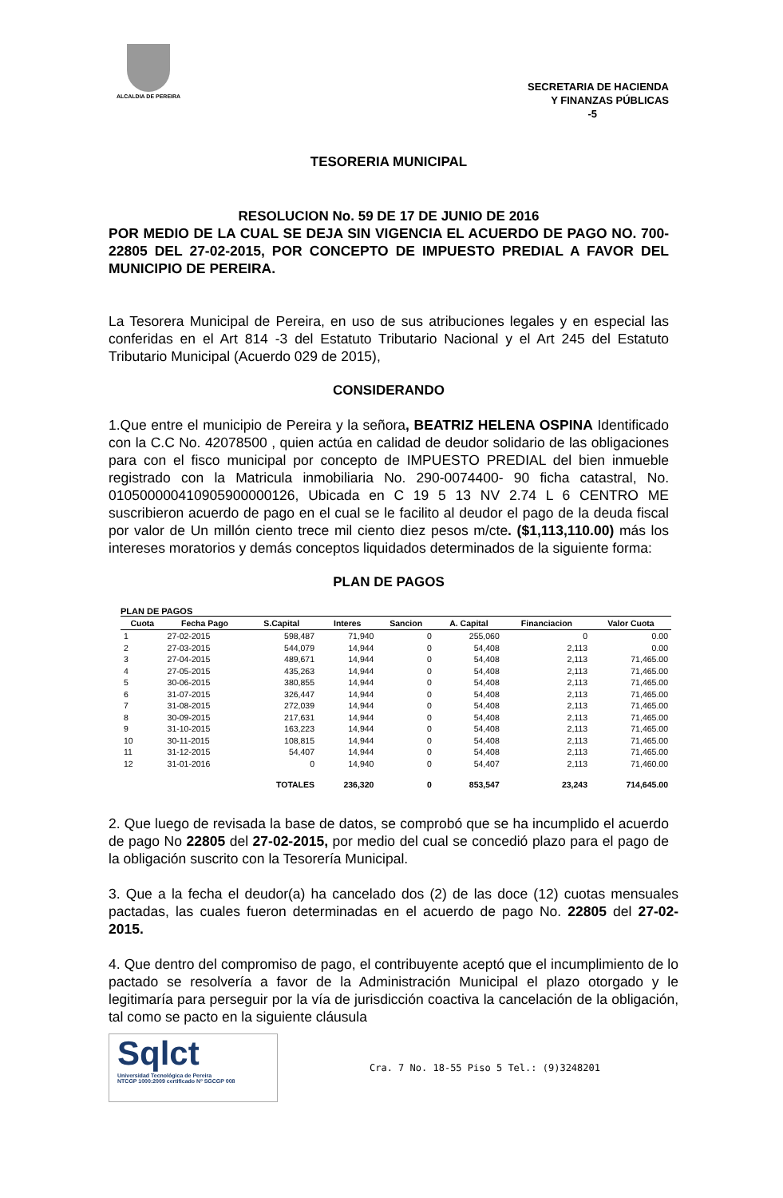ALCALDIA DE PEREIRA
SECRETARIA DE HACIENDA
Y FINANZAS PÚBLICAS
-5
TESORERIA MUNICIPAL
RESOLUCION No. 59 DE 17 DE JUNIO DE 2016
POR MEDIO DE LA CUAL SE DEJA SIN VIGENCIA EL ACUERDO DE PAGO NO. 700- 22805 DEL 27-02-2015, POR CONCEPTO DE IMPUESTO PREDIAL A FAVOR DEL MUNICIPIO DE PEREIRA.
La Tesorera Municipal de Pereira, en uso de sus atribuciones legales y en especial las conferidas en el Art 814 -3 del Estatuto Tributario Nacional y el Art 245 del Estatuto Tributario Municipal (Acuerdo 029 de 2015),
CONSIDERANDO
1.Que entre el municipio de Pereira y la señora, BEATRIZ HELENA OSPINA Identificado con la C.C No. 42078500 , quien actúa en calidad de deudor solidario de las obligaciones para con el fisco municipal por concepto de IMPUESTO PREDIAL del bien inmueble registrado con la Matricula inmobiliaria No. 290-0074400- 90 ficha catastral, No. 010500000410905900000126, Ubicada en C 19 5 13 NV 2.74 L 6 CENTRO ME suscribieron acuerdo de pago en el cual se le facilito al deudor el pago de la deuda fiscal por valor de Un millón ciento trece mil ciento diez pesos m/cte. ($1,113,110.00) más los intereses moratorios y demás conceptos liquidados determinados de la siguiente forma:
PLAN DE PAGOS
PLAN DE PAGOS
| Cuota | Fecha Pago | S.Capital | Interes | Sancion | A. Capital | Financiacion | Valor Cuota |
| --- | --- | --- | --- | --- | --- | --- | --- |
| 1 | 27-02-2015 | 598,487 | 71,940 | 0 | 255,060 | 0 | 0.00 |
| 2 | 27-03-2015 | 544,079 | 14,944 | 0 | 54,408 | 2,113 | 0.00 |
| 3 | 27-04-2015 | 489,671 | 14,944 | 0 | 54,408 | 2,113 | 71,465.00 |
| 4 | 27-05-2015 | 435,263 | 14,944 | 0 | 54,408 | 2,113 | 71,465.00 |
| 5 | 30-06-2015 | 380,855 | 14,944 | 0 | 54,408 | 2,113 | 71,465.00 |
| 6 | 31-07-2015 | 326,447 | 14,944 | 0 | 54,408 | 2,113 | 71,465.00 |
| 7 | 31-08-2015 | 272,039 | 14,944 | 0 | 54,408 | 2,113 | 71,465.00 |
| 8 | 30-09-2015 | 217,631 | 14,944 | 0 | 54,408 | 2,113 | 71,465.00 |
| 9 | 31-10-2015 | 163,223 | 14,944 | 0 | 54,408 | 2,113 | 71,465.00 |
| 10 | 30-11-2015 | 108,815 | 14,944 | 0 | 54,408 | 2,113 | 71,465.00 |
| 11 | 31-12-2015 | 54,407 | 14,944 | 0 | 54,408 | 2,113 | 71,465.00 |
| 12 | 31-01-2016 | 0 | 14,940 | 0 | 54,407 | 2,113 | 71,460.00 |
| | | TOTALES | 236,320 | 0 | 853,547 | 23,243 | 714,645.00 |
2. Que luego de revisada la base de datos, se comprobó que se ha incumplido el acuerdo de pago No 22805 del 27-02-2015, por medio del cual se concedió plazo para el pago de la obligación suscrito con la Tesorería Municipal.
3. Que a la fecha el deudor(a) ha cancelado dos (2) de las doce (12) cuotas mensuales pactadas, las cuales fueron determinadas en el acuerdo de pago No. 22805 del 27-02-2015.
4. Que dentro del compromiso de pago, el contribuyente aceptó que el incumplimiento de lo pactado se resolvería a favor de la Administración Municipal el plazo otorgado y le legitimaría para perseguir por la vía de jurisdicción coactiva la cancelación de la obligación, tal como se pacto en la siguiente cláusula
Sqlct
Universidad Tecnológica de Pereira
NTCGP 1000:2009 certificado Nº SGCGP 008
Cra. 7 No. 18-55 Piso 5 Tel.: (9)3248201